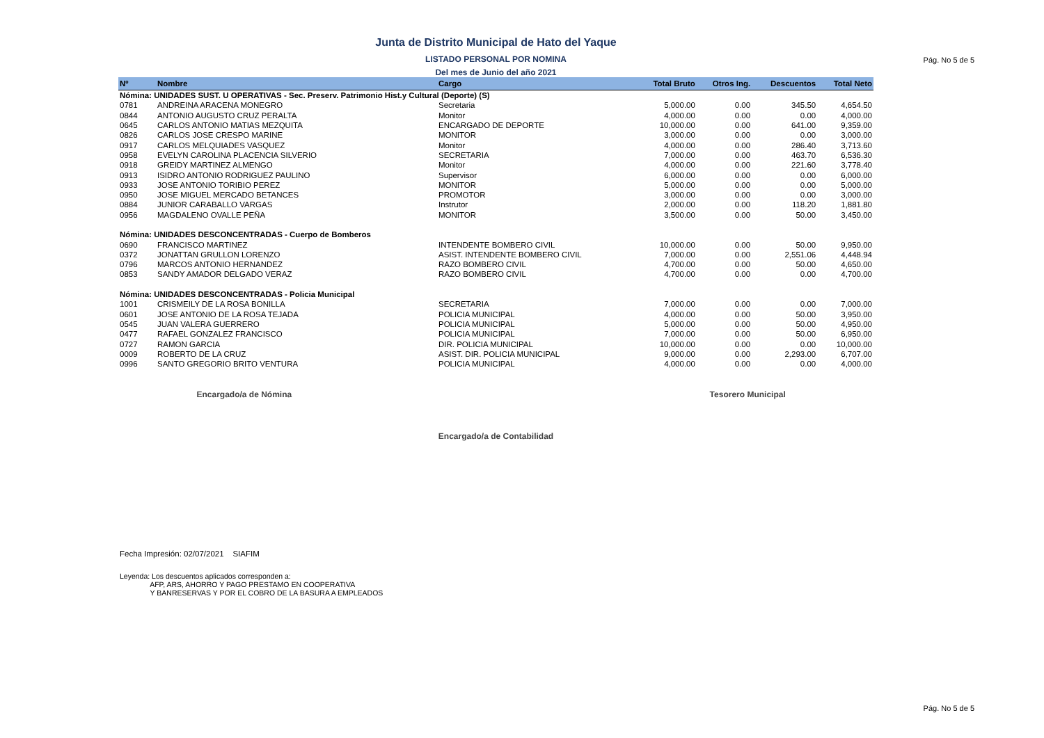Pág. No 5 de 5
Junta de Distrito Municipal de Hato del Yaque
LISTADO PERSONAL POR NOMINA
Del mes de Junio del año 2021
| Nº | Nombre | Cargo | Total Bruto | Otros Ing. | Descuentos | Total Neto |
| --- | --- | --- | --- | --- | --- | --- |
| Nómina: UNIDADES SUST. U OPERATIVAS - Sec. Preserv. Patrimonio Hist.y Cultural (Deporte) (S) | | | | | | |
| 0781 | ANDREINA ARACENA MONEGRO | Secretaria | 5,000.00 | 0.00 | 345.50 | 4,654.50 |
| 0844 | ANTONIO AUGUSTO CRUZ PERALTA | Monitor | 4,000.00 | 0.00 | 0.00 | 4,000.00 |
| 0645 | CARLOS ANTONIO MATIAS MEZQUITA | ENCARGADO DE DEPORTE | 10,000.00 | 0.00 | 641.00 | 9,359.00 |
| 0826 | CARLOS JOSE CRESPO MARINE | MONITOR | 3,000.00 | 0.00 | 0.00 | 3,000.00 |
| 0917 | CARLOS MELQUIADES VASQUEZ | Monitor | 4,000.00 | 0.00 | 286.40 | 3,713.60 |
| 0958 | EVELYN CAROLINA PLACENCIA SILVERIO | SECRETARIA | 7,000.00 | 0.00 | 463.70 | 6,536.30 |
| 0918 | GREIDY MARTINEZ ALMENGO | Monitor | 4,000.00 | 0.00 | 221.60 | 3,778.40 |
| 0913 | ISIDRO ANTONIO RODRIGUEZ PAULINO | Supervisor | 6,000.00 | 0.00 | 0.00 | 6,000.00 |
| 0933 | JOSE ANTONIO TORIBIO PEREZ | MONITOR | 5,000.00 | 0.00 | 0.00 | 5,000.00 |
| 0950 | JOSE MIGUEL MERCADO BETANCES | PROMOTOR | 3,000.00 | 0.00 | 0.00 | 3,000.00 |
| 0884 | JUNIOR CARABALLO VARGAS | Instrutor | 2,000.00 | 0.00 | 118.20 | 1,881.80 |
| 0956 | MAGDALENO OVALLE PEÑA | MONITOR | 3,500.00 | 0.00 | 50.00 | 3,450.00 |
| Nómina: UNIDADES DESCONCENTRADAS - Cuerpo de Bomberos | | | | | | |
| 0690 | FRANCISCO MARTINEZ | INTENDENTE BOMBERO CIVIL | 10,000.00 | 0.00 | 50.00 | 9,950.00 |
| 0372 | JONATTAN GRULLON LORENZO | ASIST. INTENDENTE BOMBERO CIVIL | 7,000.00 | 0.00 | 2,551.06 | 4,448.94 |
| 0796 | MARCOS ANTONIO HERNANDEZ | RAZO BOMBERO CIVIL | 4,700.00 | 0.00 | 50.00 | 4,650.00 |
| 0853 | SANDY AMADOR DELGADO VERAZ | RAZO BOMBERO CIVIL | 4,700.00 | 0.00 | 0.00 | 4,700.00 |
| Nómina: UNIDADES DESCONCENTRADAS - Policia Municipal | | | | | | |
| 1001 | CRISMEILY DE LA ROSA BONILLA | SECRETARIA | 7,000.00 | 0.00 | 0.00 | 7,000.00 |
| 0601 | JOSE ANTONIO DE LA ROSA TEJADA | POLICIA MUNICIPAL | 4,000.00 | 0.00 | 50.00 | 3,950.00 |
| 0545 | JUAN VALERA GUERRERO | POLICIA MUNICIPAL | 5,000.00 | 0.00 | 50.00 | 4,950.00 |
| 0477 | RAFAEL GONZALEZ FRANCISCO | POLICIA MUNICIPAL | 7,000.00 | 0.00 | 50.00 | 6,950.00 |
| 0727 | RAMON GARCIA | DIR. POLICIA MUNICIPAL | 10,000.00 | 0.00 | 0.00 | 10,000.00 |
| 0009 | ROBERTO DE LA CRUZ | ASIST. DIR. POLICIA MUNICIPAL | 9,000.00 | 0.00 | 2,293.00 | 6,707.00 |
| 0996 | SANTO GREGORIO BRITO VENTURA | POLICIA MUNICIPAL | 4,000.00 | 0.00 | 0.00 | 4,000.00 |
Encargado/a de Nómina
Encargado/a de Contabilidad
Tesorero Municipal
Fecha Impresión: 02/07/2021 SIAFIM
Leyenda: Los descuentos aplicados corresponden a:
AFP, ARS, AHORRO Y PAGO PRESTAMO EN COOPERATIVA
Y BANRESERVAS Y POR EL COBRO DE LA BASURA A EMPLEADOS
Pág. No 5 de 5